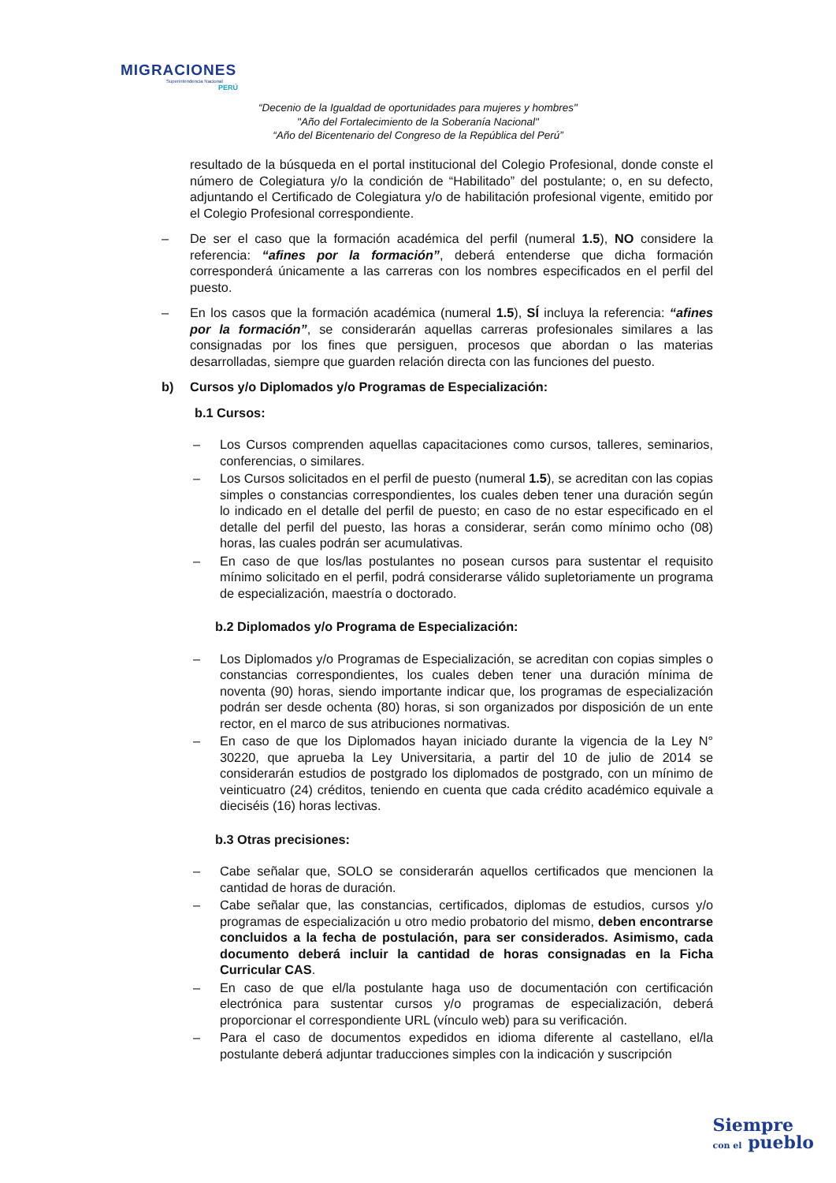MIGRACIONES
Superintendencia Nacional
PERÚ
“Decenio de la Igualdad de oportunidades para mujeres y hombres"
"Año del Fortalecimiento de la Soberanía Nacional"
“Año del Bicentenario del Congreso de la República del Perú”
resultado de la búsqueda en el portal institucional del Colegio Profesional, donde conste el número de Colegiatura y/o la condición de “Habilitado” del postulante; o, en su defecto, adjuntando el Certificado de Colegiatura y/o de habilitación profesional vigente, emitido por el Colegio Profesional correspondiente.
– De ser el caso que la formación académica del perfil (numeral 1.5), NO considere la referencia: “afines por la formación”, deberá entenderse que dicha formación corresponderá únicamente a las carreras con los nombres especificados en el perfil del puesto.
– En los casos que la formación académica (numeral 1.5), SÍ incluya la referencia: “afines por la formación”, se considerarán aquellas carreras profesionales similares a las consignadas por los fines que persiguen, procesos que abordan o las materias desarrolladas, siempre que guarden relación directa con las funciones del puesto.
b) Cursos y/o Diplomados y/o Programas de Especialización:
b.1 Cursos:
– Los Cursos comprenden aquellas capacitaciones como cursos, talleres, seminarios, conferencias, o similares.
– Los Cursos solicitados en el perfil de puesto (numeral 1.5), se acreditan con las copias simples o constancias correspondientes, los cuales deben tener una duración según lo indicado en el detalle del perfil de puesto; en caso de no estar especificado en el detalle del perfil del puesto, las horas a considerar, serán como mínimo ocho (08) horas, las cuales podrán ser acumulativas.
– En caso de que los/las postulantes no posean cursos para sustentar el requisito mínimo solicitado en el perfil, podrá considerarse válido supletoriamente un programa de especialización, maestría o doctorado.
b.2 Diplomados y/o Programa de Especialización:
– Los Diplomados y/o Programas de Especialización, se acreditan con copias simples o constancias correspondientes, los cuales deben tener una duración mínima de noventa (90) horas, siendo importante indicar que, los programas de especialización podrán ser desde ochenta (80) horas, si son organizados por disposición de un ente rector, en el marco de sus atribuciones normativas.
– En caso de que los Diplomados hayan iniciado durante la vigencia de la Ley N° 30220, que aprueba la Ley Universitaria, a partir del 10 de julio de 2014 se considerarán estudios de postgrado los diplomados de postgrado, con un mínimo de veinticuatro (24) créditos, teniendo en cuenta que cada crédito académico equivale a dieciséis (16) horas lectivas.
b.3 Otras precisiones:
– Cabe señalar que, SOLO se considerarán aquellos certificados que mencionen la cantidad de horas de duración.
– Cabe señalar que, las constancias, certificados, diplomas de estudios, cursos y/o programas de especialización u otro medio probatorio del mismo, deben encontrarse concluidos a la fecha de postulación, para ser considerados. Asimismo, cada documento deberá incluir la cantidad de horas consignadas en la Ficha Curricular CAS.
– En caso de que el/la postulante haga uso de documentación con certificación electrónica para sustentar cursos y/o programas de especialización, deberá proporcionar el correspondiente URL (vínculo web) para su verificación.
– Para el caso de documentos expedidos en idioma diferente al castellano, el/la postulante deberá adjuntar traducciones simples con la indicación y suscripción
Siempre
con el pueblo